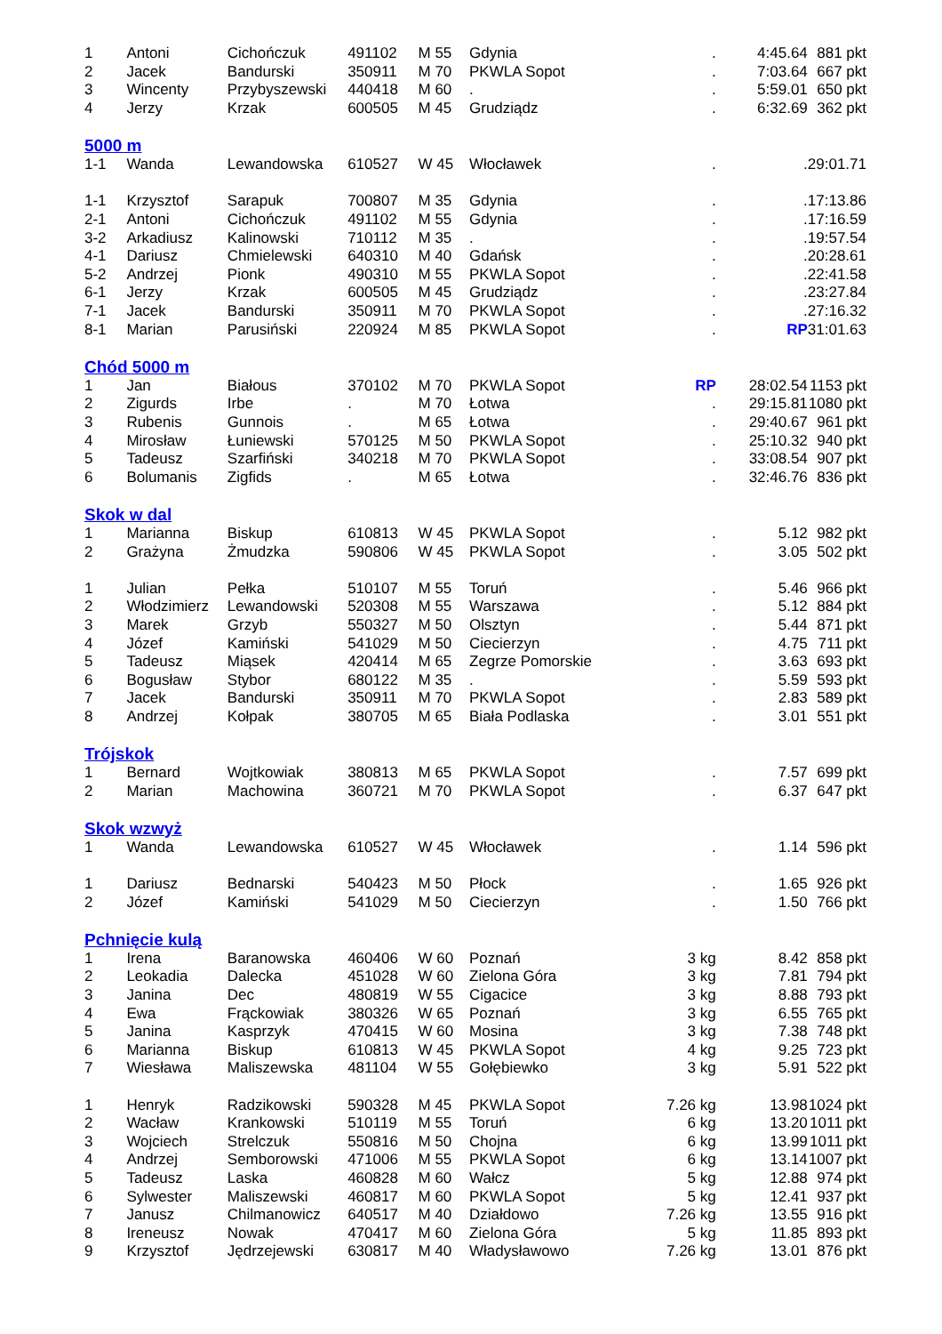| 1 | Antoni | Cichończuk | 491102 | M 55 | Gdynia | . | 4:45.64 | 881 pkt |
| 2 | Jacek | Bandurski | 350911 | M 70 | PKWLA Sopot | . | 7:03.64 | 667 pkt |
| 3 | Wincenty | Przybyszewski | 440418 | M 60 | . | . | 5:59.01 | 650 pkt |
| 4 | Jerzy | Krzak | 600505 | M 45 | Grudziądz | . | 6:32.69 | 362 pkt |
| 5000 m | | | | | | | | |
| 1-1 | Wanda | Lewandowska | 610527 | W 45 | Włocławek | . | . | 29:01.71 |
| 1-1 | Krzysztof | Sarapuk | 700807 | M 35 | Gdynia | . | . | 17:13.86 |
| 2-1 | Antoni | Cichończuk | 491102 | M 55 | Gdynia | . | . | 17:16.59 |
| 3-2 | Arkadiusz | Kalinowski | 710112 | M 35 | . | . | . | 19:57.54 |
| 4-1 | Dariusz | Chmielewski | 640310 | M 40 | Gdańsk | . | . | 20:28.61 |
| 5-2 | Andrzej | Pionk | 490310 | M 55 | PKWLA Sopot | . | . | 22:41.58 |
| 6-1 | Jerzy | Krzak | 600505 | M 45 | Grudziądz | . | . | 23:27.84 |
| 7-1 | Jacek | Bandurski | 350911 | M 70 | PKWLA Sopot | . | . | 27:16.32 |
| 8-1 | Marian | Parusiński | 220924 | M 85 | PKWLA Sopot | . | RP | 31:01.63 |
| Chód 5000 m | | | | | | | | |
| 1 | Jan | Białous | 370102 | M 70 | PKWLA Sopot | RP | 28:02.54 | 1153 pkt |
| 2 | Zigurds | Irbe | . | M 70 | Łotwa | . | 29:15.81 | 1080 pkt |
| 3 | Rubenis | Gunnois | . | M 65 | Łotwa | . | 29:40.67 | 961 pkt |
| 4 | Mirosław | Łuniewski | 570125 | M 50 | PKWLA Sopot | . | 25:10.32 | 940 pkt |
| 5 | Tadeusz | Szarfiński | 340218 | M 70 | PKWLA Sopot | . | 33:08.54 | 907 pkt |
| 6 | Bolumanis | Zigfids | . | M 65 | Łotwa | . | 32:46.76 | 836 pkt |
| Skok w dal | | | | | | | | |
| 1 | Marianna | Biskup | 610813 | W 45 | PKWLA Sopot | . | 5.12 | 982 pkt |
| 2 | Grażyna | Żmudzka | 590806 | W 45 | PKWLA Sopot | . | 3.05 | 502 pkt |
| 1 | Julian | Pełka | 510107 | M 55 | Toruń | . | 5.46 | 966 pkt |
| 2 | Włodzimierz | Lewandowski | 520308 | M 55 | Warszawa | . | 5.12 | 884 pkt |
| 3 | Marek | Grzyb | 550327 | M 50 | Olsztyn | . | 5.44 | 871 pkt |
| 4 | Józef | Kamiński | 541029 | M 50 | Ciecierzyn | . | 4.75 | 711 pkt |
| 5 | Tadeusz | Miąsek | 420414 | M 65 | Zegrze Pomorskie | . | 3.63 | 693 pkt |
| 6 | Bogusław | Stybor | 680122 | M 35 | . | . | 5.59 | 593 pkt |
| 7 | Jacek | Bandurski | 350911 | M 70 | PKWLA Sopot | . | 2.83 | 589 pkt |
| 8 | Andrzej | Kołpak | 380705 | M 65 | Biała Podlaska | . | 3.01 | 551 pkt |
| Trójskok | | | | | | | | |
| 1 | Bernard | Wojtkowiak | 380813 | M 65 | PKWLA Sopot | . | 7.57 | 699 pkt |
| 2 | Marian | Machowina | 360721 | M 70 | PKWLA Sopot | . | 6.37 | 647 pkt |
| Skok wzwyż | | | | | | | | |
| 1 | Wanda | Lewandowska | 610527 | W 45 | Włocławek | . | 1.14 | 596 pkt |
| 1 | Dariusz | Bednarski | 540423 | M 50 | Płock | . | 1.65 | 926 pkt |
| 2 | Józef | Kamiński | 541029 | M 50 | Ciecierzyn | . | 1.50 | 766 pkt |
| Pchnięcie kulą | | | | | | | | |
| 1 | Irena | Baranowska | 460406 | W 60 | Poznań | 3 kg | 8.42 | 858 pkt |
| 2 | Leokadia | Dalecka | 451028 | W 60 | Zielona Góra | 3 kg | 7.81 | 794 pkt |
| 3 | Janina | Dec | 480819 | W 55 | Cigacice | 3 kg | 8.88 | 793 pkt |
| 4 | Ewa | Frąckowiak | 380326 | W 65 | Poznań | 3 kg | 6.55 | 765 pkt |
| 5 | Janina | Kasprzyk | 470415 | W 60 | Mosina | 3 kg | 7.38 | 748 pkt |
| 6 | Marianna | Biskup | 610813 | W 45 | PKWLA Sopot | 4 kg | 9.25 | 723 pkt |
| 7 | Wiesława | Maliszewska | 481104 | W 55 | Gołębiewko | 3 kg | 5.91 | 522 pkt |
| 1 | Henryk | Radzikowski | 590328 | M 45 | PKWLA Sopot | 7.26 kg | 13.98 | 1024 pkt |
| 2 | Wacław | Krankowski | 510119 | M 55 | Toruń | 6 kg | 13.20 | 1011 pkt |
| 3 | Wojciech | Strelczuk | 550816 | M 50 | Chojna | 6 kg | 13.99 | 1011 pkt |
| 4 | Andrzej | Semborowski | 471006 | M 55 | PKWLA Sopot | 6 kg | 13.14 | 1007 pkt |
| 5 | Tadeusz | Laska | 460828 | M 60 | Wałcz | 5 kg | 12.88 | 974 pkt |
| 6 | Sylwester | Maliszewski | 460817 | M 60 | PKWLA Sopot | 5 kg | 12.41 | 937 pkt |
| 7 | Janusz | Chilmanowicz | 640517 | M 40 | Działdowo | 7.26 kg | 13.55 | 916 pkt |
| 8 | Ireneusz | Nowak | 470417 | M 60 | Zielona Góra | 5 kg | 11.85 | 893 pkt |
| 9 | Krzysztof | Jędrzejewski | 630817 | M 40 | Władysławowo | 7.26 kg | 13.01 | 876 pkt |